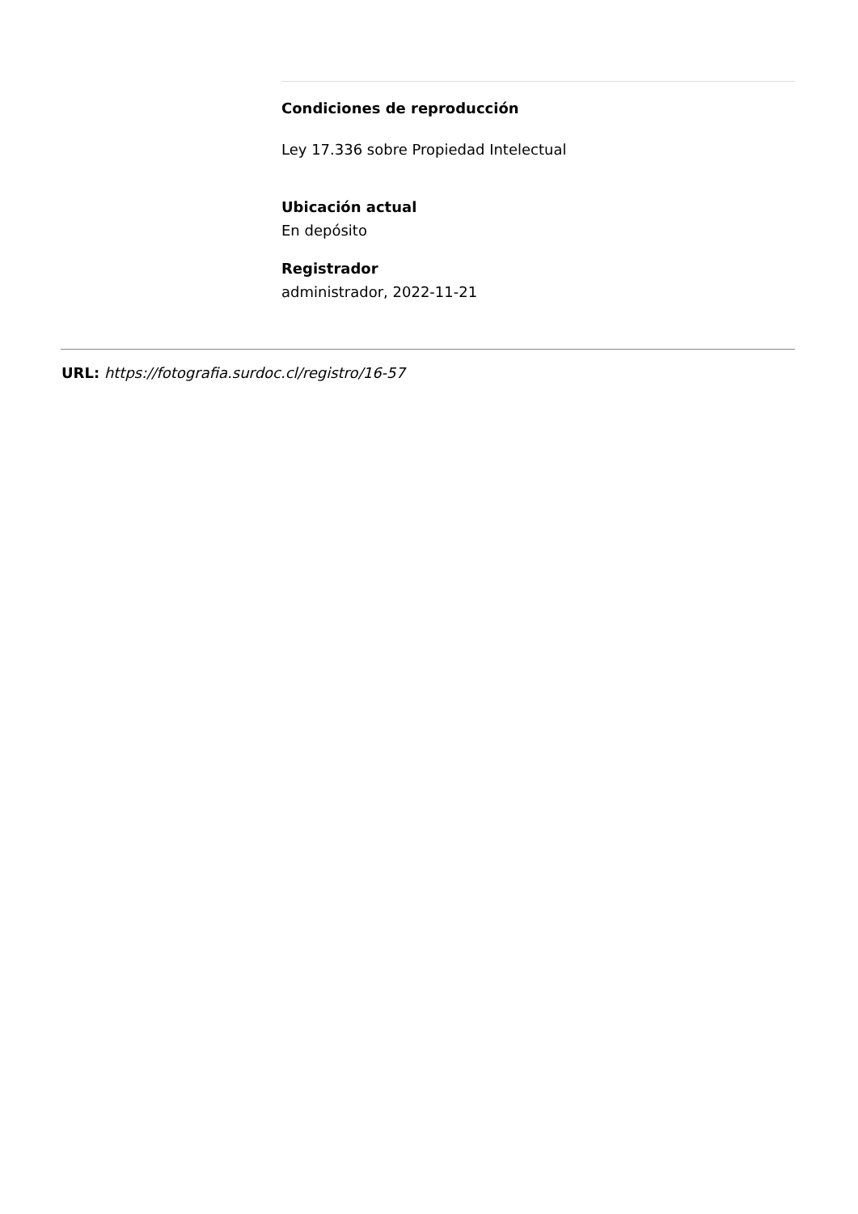Condiciones de reproducción
Ley 17.336 sobre Propiedad Intelectual
Ubicación actual
En depósito
Registrador
administrador, 2022-11-21
URL: https://fotografia.surdoc.cl/registro/16-57